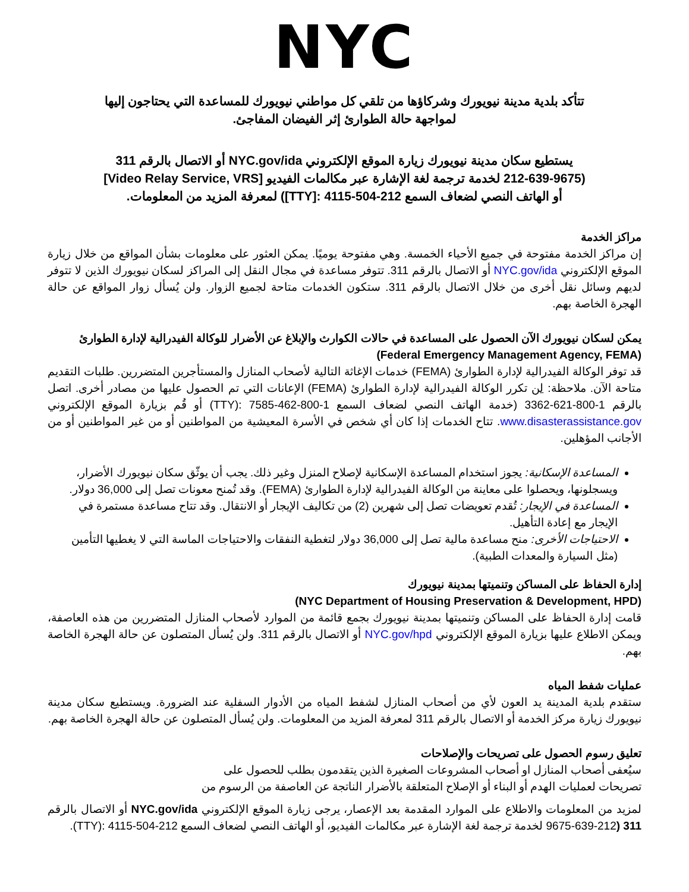NYC
تتأكد بلدية مدينة نيويورك وشركاؤها من تلقي كل مواطني نيويورك للمساعدة التي يحتاجون إليها لمواجهة حالة الطوارئ إثر الفيضان المفاجئ.
يستطيع سكان مدينة نيويورك زيارة الموقع الإلكتروني NYC.gov/ida أو الاتصال بالرقم 311
(212-639-9675 لخدمة ترجمة لغة الإشارة عبر مكالمات الفيديو [Video Relay Service, VRS]
أو الهاتف النصي لضعاف السمع 212-504-4115 :[TTY]) لمعرفة المزيد من المعلومات.
مراكز الخدمة
إن مراكز الخدمة مفتوحة في جميع الأحياء الخمسة. وهي مفتوحة يوميًا. يمكن العثور على معلومات بشأن المواقع من خلال زيارة الموقع الإلكتروني NYC.gov/ida أو الاتصال بالرقم 311. تتوفر مساعدة في مجال النقل إلى المراكز لسكان نيويورك الذين لا تتوفر لديهم وسائل نقل أخرى من خلال الاتصال بالرقم 311. ستكون الخدمات متاحة لجميع الزوار. ولن يُسأل زوار المواقع عن حالة الهجرة الخاصة بهم.
يمكن لسكان نيويورك الآن الحصول على المساعدة في حالات الكوارث والإبلاغ عن الأضرار للوكالة الفيدرالية لإدارة الطوارئ (Federal Emergency Management Agency, FEMA)
قد توفر الوكالة الفيدرالية لإدارة الطوارئ (FEMA) خدمات الإغاثة التالية لأصحاب المنازل والمستأجرين المتضررين. طلبات التقديم متاحة الآن. ملاحظة: لن تكرر الوكالة الفيدرالية لإدارة الطوارئ (FEMA) الإعانات التي تم الحصول عليها من مصادر أخرى. اتصل بالرقم 1-800-621-3362 (خدمة الهاتف النصي لضعاف السمع 1-800-462-7585 :(TTY) أو قُم بزيارة الموقع الإلكتروني www.disasterassistance.gov. تتاح الخدمات إذا كان أي شخص في الأسرة المعيشية من المواطنين أو من غير المواطنين أو من الأجانب المؤهلين.
المساعدة الإسكانية: يجوز استخدام المساعدة الإسكانية لإصلاح المنزل وغير ذلك. يجب أن يوثّق سكان نيويورك الأضرار، ويسجلونها، ويحصلوا على معاينة من الوكالة الفيدرالية لإدارة الطوارئ (FEMA). وقد تُمنح معونات تصل إلى 36,000 دولار.
المساعدة في الإيجار: تُقدم تعويضات تصل إلى شهرين (2) من تكاليف الإيجار أو الانتقال. وقد تتاح مساعدة مستمرة في الإيجار مع إعادة التأهيل.
الاحتياجات الأخرى: منح مساعدة مالية تصل إلى 36,000 دولار لتغطية النفقات والاحتياجات الماسة التي لا يغطيها التأمين (مثل السيارة والمعدات الطبية).
إدارة الحفاظ على المساكن وتنميتها بمدينة نيويورك
(NYC Department of Housing Preservation & Development, HPD)
قامت إدارة الحفاظ على المساكن وتنميتها بمدينة نيويورك بجمع قائمة من الموارد لأصحاب المنازل المتضررين من هذه العاصفة، ويمكن الاطلاع عليها بزيارة الموقع الإلكتروني NYC.gov/hpd أو الاتصال بالرقم 311. ولن يُسأل المتصلون عن حالة الهجرة الخاصة بهم.
عمليات شفط المياه
ستقدم بلدية المدينة يد العون لأي من أصحاب المنازل لشفط المياه من الأدوار السفلية عند الضرورة. ويستطيع سكان مدينة نيويورك زيارة مركز الخدمة أو الاتصال بالرقم 311 لمعرفة المزيد من المعلومات. ولن يُسأل المتصلون عن حالة الهجرة الخاصة بهم.
تعليق رسوم الحصول على تصريحات والإصلاحات
سيُعفى أصحاب المنازل او أصحاب المشروعات الصغيرة الذين يتقدمون بطلب للحصول على
تصريحات لعمليات الهدم أو البناء أو الإصلاح المتعلقة بالأضرار الناتجة عن العاصفة من الرسوم من
لمزيد من المعلومات والاطلاع على الموارد المقدمة بعد الإعصار، يرجى زيارة الموقع الإلكتروني NYC.gov/ida أو الاتصال بالرقم 311 (212-639-9675 لخدمة ترجمة لغة الإشارة عبر مكالمات الفيديو، أو الهاتف النصي لضعاف السمع 212-504-4115 :(TTY).